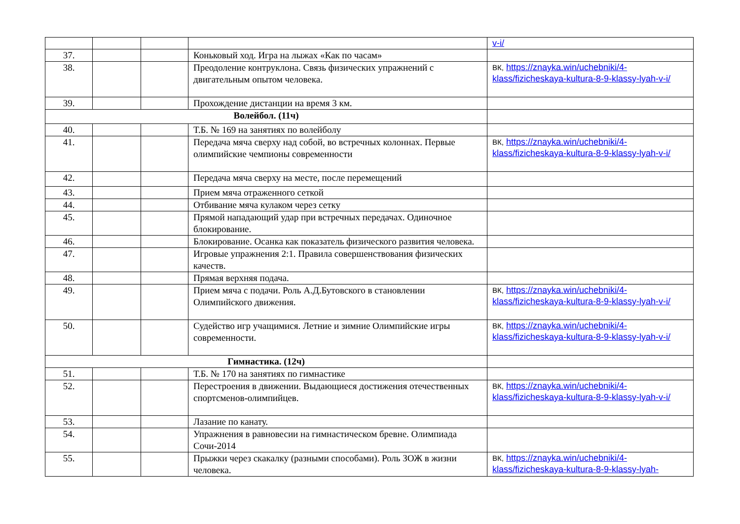| | | | | v-i/ |
| 37. | | | Коньковый ход. Игра на лыжах «Как по часам» | |
| 38. | | | Преодоление контруклона. Связь физических упражнений с двигательным опытом человека. | ВК, https://znayka.win/uchebniki/4-klass/fizicheskaya-kultura-8-9-klassy-lyah-v-i/ |
| 39. | | | Прохождение дистанции на время 3 км. | |
| Волейбол. (11ч) | | | | |
| 40. | | | Т.Б. № 169 на занятиях по волейболу | |
| 41. | | | Передача мяча сверху над собой, во встречных колоннах. Первые олимпийские чемпионы современности | ВК, https://znayka.win/uchebniki/4-klass/fizicheskaya-kultura-8-9-klassy-lyah-v-i/ |
| 42. | | | Передача мяча сверху на месте, после перемещений | |
| 43. | | | Прием мяча отраженного сеткой | |
| 44. | | | Отбивание мяча кулаком через сетку | |
| 45. | | | Прямой нападающий удар при встречных передачах. Одиночное блокирование. | |
| 46. | | | Блокирование. Осанка как показатель физического развития человека. | |
| 47. | | | Игровые упражнения 2:1. Правила совершенствования физических качеств. | |
| 48. | | | Прямая верхняя подача. | |
| 49. | | | Прием мяча с подачи. Роль А.Д.Бутовского в становлении Олимпийского движения. | ВК, https://znayka.win/uchebniki/4-klass/fizicheskaya-kultura-8-9-klassy-lyah-v-i/ |
| 50. | | | Судейство игр учащимися. Летние и зимние Олимпийские игры современности. | ВК, https://znayka.win/uchebniki/4-klass/fizicheskaya-kultura-8-9-klassy-lyah-v-i/ |
| Гимнастика. (12ч) | | | | |
| 51. | | | Т.Б. № 170 на занятиях по гимнастике | |
| 52. | | | Перестроения в движении. Выдающиеся достижения отечественных спортсменов-олимпийцев. | ВК, https://znayka.win/uchebniki/4-klass/fizicheskaya-kultura-8-9-klassy-lyah-v-i/ |
| 53. | | | Лазание по канату. | |
| 54. | | | Упражнения в равновесии на гимнастическом бревне. Олимпиада Сочи-2014 | |
| 55. | | | Прыжки через скакалку (разными способами). Роль ЗОЖ в жизни человека. | ВК, https://znayka.win/uchebniki/4-klass/fizicheskaya-kultura-8-9-klassy-lyah- |